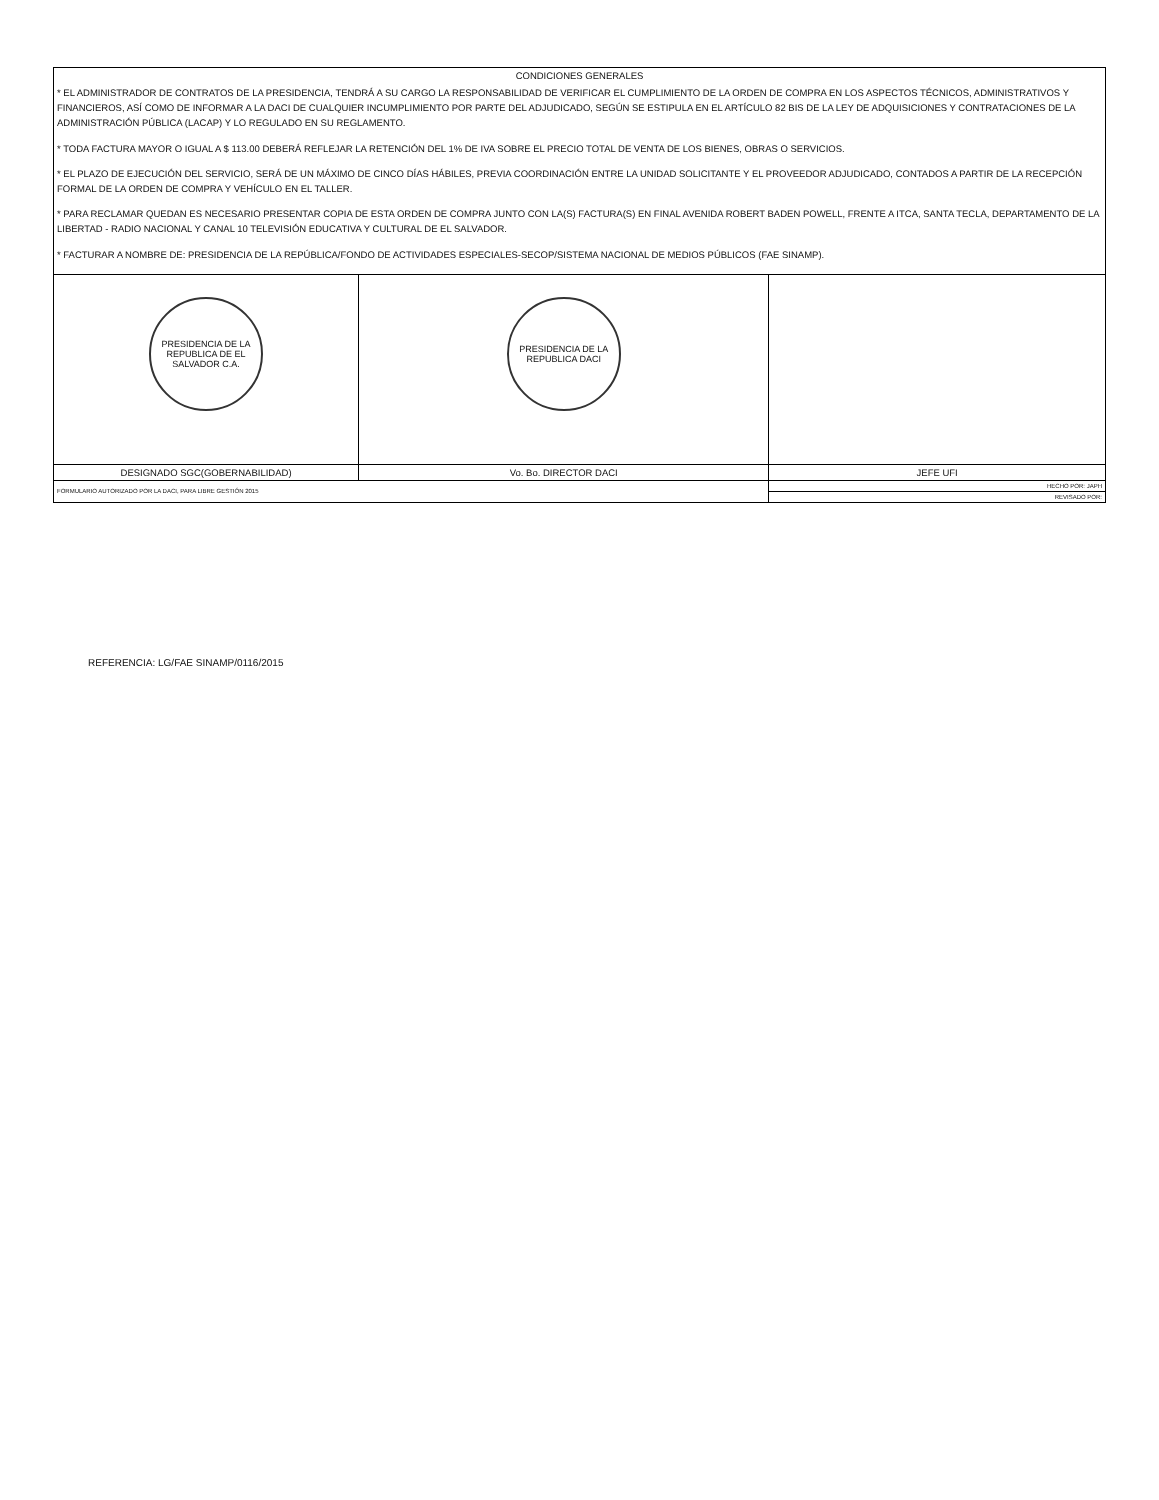| CONDICIONES GENERALES * EL ADMINISTRADOR DE CONTRATOS DE LA PRESIDENCIA, TENDRÁ A SU CARGO LA RESPONSABILIDAD DE VERIFICAR EL CUMPLIMIENTO DE LA ORDEN DE COMPRA EN LOS ASPECTOS TÉCNICOS, ADMINISTRATIVOS Y FINANCIEROS, ASÍ COMO DE INFORMAR A LA DACI DE CUALQUIER INCUMPLIMIENTO POR PARTE DEL ADJUDICADO, SEGÚN SE ESTIPULA EN EL ARTÍCULO 82 BIS DE LA LEY DE ADQUISICIONES Y CONTRATACIONES DE LA ADMINISTRACIÓN PÚBLICA (LACAP) Y LO REGULADO EN SU REGLAMENTO. * TODA FACTURA MAYOR O IGUAL A $ 113.00 DEBERÁ REFLEJAR LA RETENCIÓN DEL 1% DE IVA SOBRE EL PRECIO TOTAL DE VENTA DE LOS BIENES, OBRAS O SERVICIOS. * EL PLAZO DE EJECUCIÓN DEL SERVICIO, SERÁ DE UN MÁXIMO DE CINCO DÍAS HÁBILES, PREVIA COORDINACIÓN ENTRE LA UNIDAD SOLICITANTE Y EL PROVEEDOR ADJUDICADO, CONTADOS A PARTIR DE LA RECEPCIÓN FORMAL DE LA ORDEN DE COMPRA Y VEHÍCULO EN EL TALLER. * PARA RECLAMAR QUEDAN ES NECESARIO PRESENTAR COPIA DE ESTA ORDEN DE COMPRA JUNTO CON LA(S) FACTURA(S) EN FINAL AVENIDA ROBERT BADEN POWELL, FRENTE A ITCA, SANTA TECLA, DEPARTAMENTO DE LA LIBERTAD - RADIO NACIONAL Y CANAL 10 TELEVISIÓN EDUCATIVA Y CULTURAL DE EL SALVADOR. * FACTURAR A NOMBRE DE: PRESIDENCIA DE LA REPÚBLICA/FONDO DE ACTIVIDADES ESPECIALES-SECOP/SISTEMA NACIONAL DE MEDIOS PÚBLICOS (FAE SINAMP). | | |
| PRESIDENCIA DE LA REPUBLICA DE EL SALVADOR C.A. | PRESIDENCIA DE LA REPUBLICA DACI | |
| DESIGNADO SGC(GOBERNABILIDAD) | Vo. Bo. DIRECTOR DACI | JEFE UFI |
| FORMULARIO AUTORIZADO POR LA DACI, PARA LIBRE GESTIÓN 2015 | | HECHO POR: JAPH |
| | | REVISADO POR: |
REFERENCIA: LG/FAE SINAMP/0116/2015